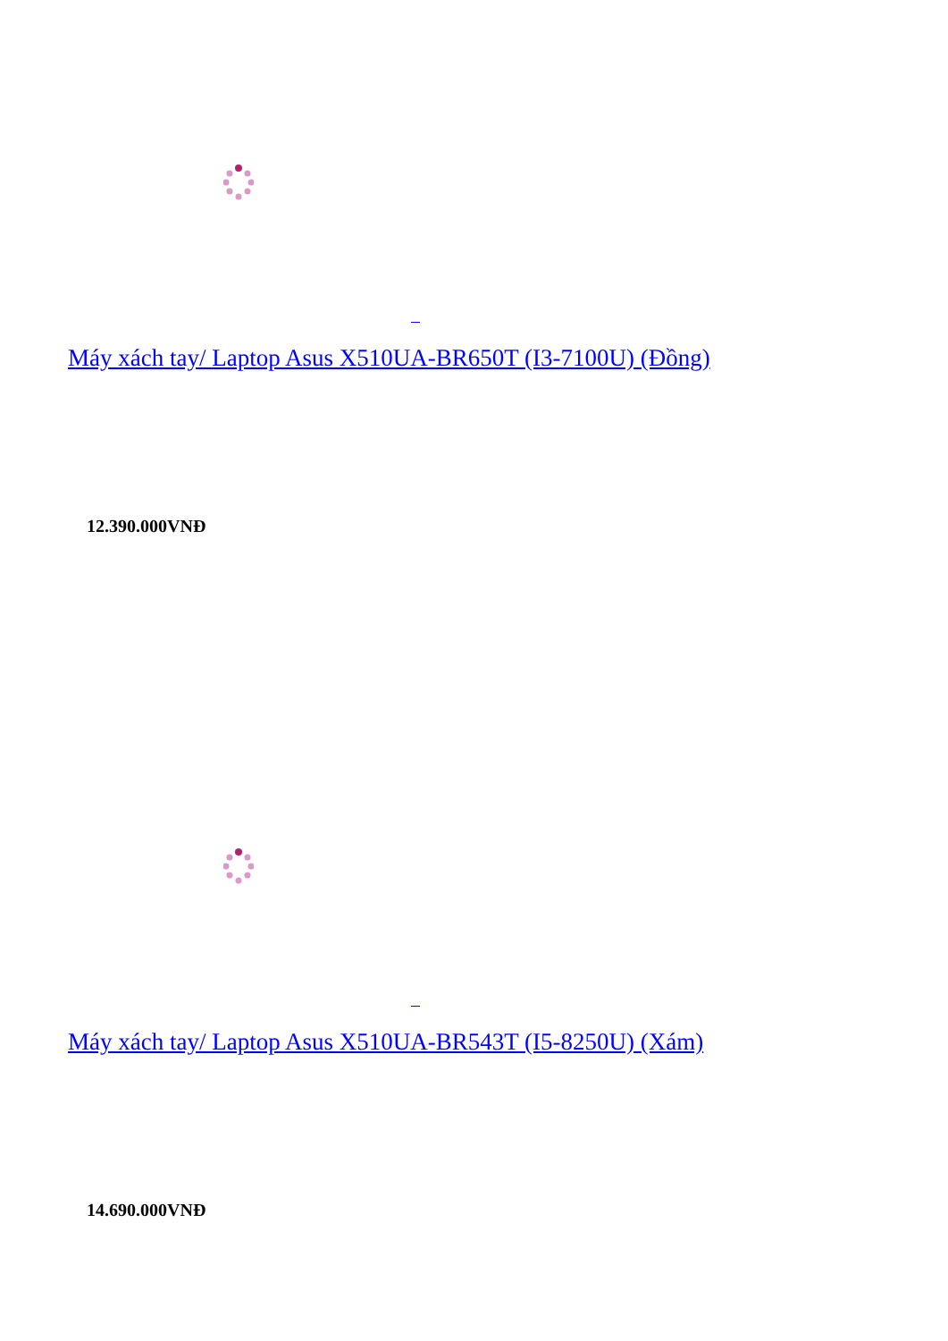Máy xách tay/ Laptop Asus X510UA-BR650T (I3-7100U) (Đồng)
12.390.000VNĐ
Máy xách tay/ Laptop Asus X510UA-BR543T (I5-8250U) (Xám)
14.690.000VNĐ